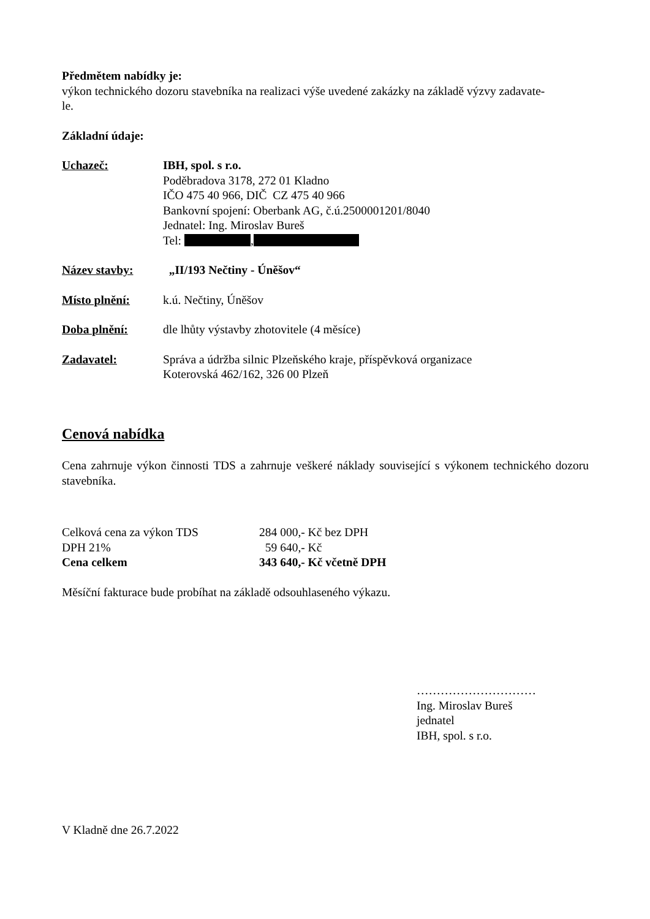Předmětem nabídky je:
výkon technického dozoru stavebníka na realizaci výše uvedené zakázky na základě výzvy zadavate-
le.
Základní údaje:
Uchazeč: IBH, spol. s r.o.
Poděbradova 3178, 272 01 Kladno
IČO 475 40 966, DIČ CZ 475 40 966
Bankovní spojení: Oberbank AG, č.ú.2500001201/8040
Jednatel: Ing. Miroslav Bureš
Tel: ,
Název stavby: „II/193 Nečtiny - Úněšov“
Místo plnění: k.ú. Nečtiny, Úněšov
Doba plnění: dle lhůty výstavby zhotovitele (4 měsíce)
Zadavatel: Správa a údržba silnic Plzeňského kraje, příspěvková organizace
Koterovská 462/162, 326 00 Plzeň
Cenová nabídka
Cena zahrnuje výkon činnosti TDS a zahrnuje veškeré náklady související s výkonem technického dozoru stavebníka.
Celková cena za výkon TDS 284 000,- Kč bez DPH
DPH 21% 59 640,- Kč
Cena celkem 343 640,- Kč včetně DPH
Měsíční fakturace bude probíhat na základě odsouhlaseného výkazu.
…………………………
Ing. Miroslav Bureš
jednatel
IBH, spol. s r.o.
V Kladně dne 26.7.2022